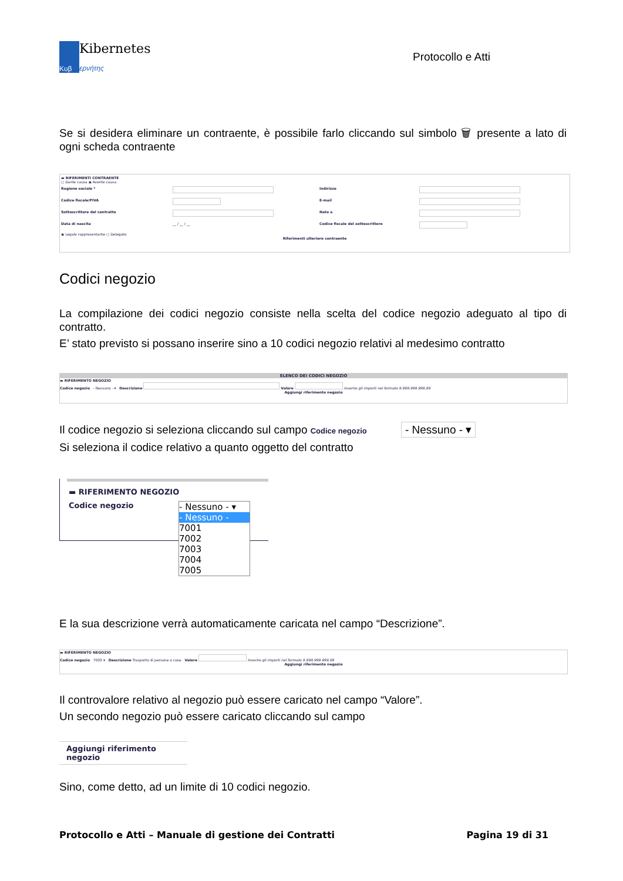Κυβ
Kibernetes
ερνήτης
Protocollo e Atti
Se si desidera eliminare un contraente, è possibile farlo cliccando sul simbolo 🗑 presente a lato di ogni scheda contraente
▬ RIFERIMENTI CONTRAENTE
○ Dante causa ◉ Avente causa
Ragione sociale * Indirizzo Codice fiscale/PIVA E-mail Sottoscrittore del contratto Nato a Data di nascita __ / __ / __ Codice fiscale del sottoscrittore
◉ Legale rappresentante ○ Delegato
Riferimenti ulteriore contraente
Codici negozio
La compilazione dei codici negozio consiste nella scelta del codice negozio adeguato al tipo di contratto.
E’ stato previsto si possano inserire sino a 10 codici negozio relativi al medesimo contratto
ELENCO DEI CODICI NEGOZIO
▬ RIFERIMENTO NEGOZIO
Codice negozio - Nessuno - ▾ Descrizione Valore Inserire gli importi nel formato 9.999.999.999,99
Aggiungi riferimento negozio
Il codice negozio si seleziona cliccando sul campo Codice negozio - Nessuno - ▾
Si seleziona il codice relativo a quanto oggetto del contratto
▬ RIFERIMENTO NEGOZIO
Codice negozio
- Nessuno - ▾
- Nessuno -
7001
7002
7003
7004
7005
E la sua descrizione verrà automaticamente caricata nel campo “Descrizione”.
▬ RIFERIMENTO NEGOZIO
Codice negozio 7005 ▾ Descrizione Trasporto di persone o cose Valore Inserire gli importi nel formato 9.999.999.999,99
Aggiungi riferimento negozio
Il controvalore relativo al negozio può essere caricato nel campo “Valore”.
Un secondo negozio può essere caricato cliccando sul campo
Aggiungi riferimento negozio
Sino, come detto, ad un limite di 10 codici negozio.
Protocollo e Atti – Manuale di gestione dei Contratti Pagina 19 di 31